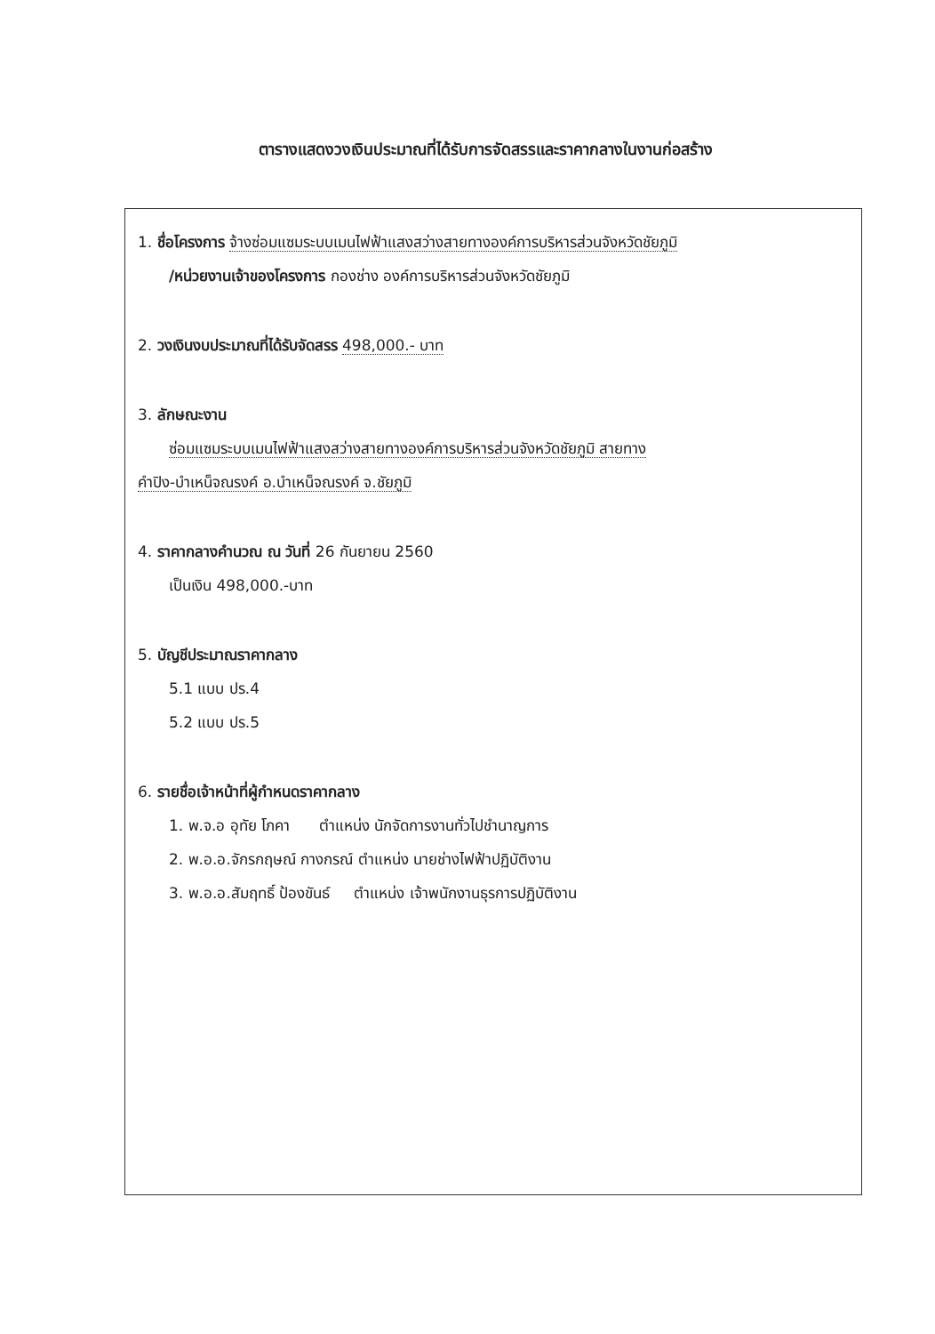ตารางแสดงวงเงินประมาณที่ได้รับการจัดสรรและราคากลางในงานก่อสร้าง
1. ชื่อโครงการ จ้างซ่อมแซมระบบเมนไฟฟ้าแสงสว่างสายทางองค์การบริหารส่วนจังหวัดชัยภูมิ
/หน่วยงานเจ้าของโครงการ กองช่าง องค์การบริหารส่วนจังหวัดชัยภูมิ
2. วงเงินงบประมาณที่ได้รับจัดสรร 498,000.- บาท
3. ลักษณะงาน
ซ่อมแซมระบบเมนไฟฟ้าแสงสว่างสายทางองค์การบริหารส่วนจังหวัดชัยภูมิ สายทาง
คำปิง-บำเหน็จณรงค์ อ.บำเหน็จณรงค์ จ.ชัยภูมิ
4. ราคากลางคำนวณ ณ วันที่ 26 กันยายน 2560
เป็นเงิน 498,000.-บาท
5. บัญชีประมาณราคากลาง
5.1 แบบ ปร.4
5.2 แบบ ปร.5
6. รายชื่อเจ้าหน้าที่ผู้กำหนดราคากลาง
1. พ.จ.อ อุทัย โภคา ตำแหน่ง นักจัดการงานทั่วไปชำนาญการ
2. พ.อ.อ.จักรกฤษณ์ กางกรณ์ ตำแหน่ง นายช่างไฟฟ้าปฏิบัติงาน
3. พ.อ.อ.สัมฤทธิ์ ป้องขันธ์ ตำแหน่ง เจ้าพนักงานธุรการปฏิบัติงาน